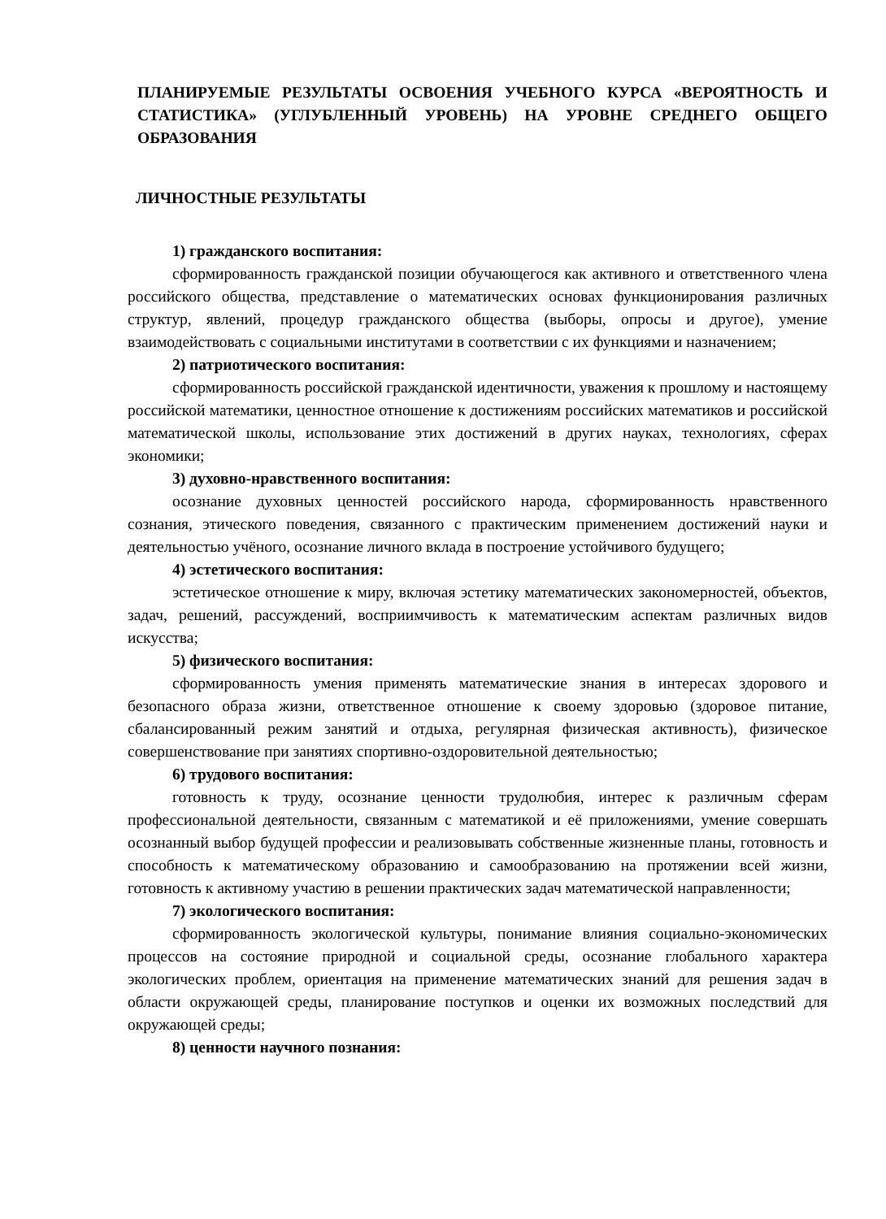ПЛАНИРУЕМЫЕ РЕЗУЛЬТАТЫ ОСВОЕНИЯ УЧЕБНОГО КУРСА «ВЕРОЯТНОСТЬ И СТАТИСТИКА» (УГЛУБЛЕННЫЙ УРОВЕНЬ) НА УРОВНЕ СРЕДНЕГО ОБЩЕГО ОБРАЗОВАНИЯ
ЛИЧНОСТНЫЕ РЕЗУЛЬТАТЫ
1) гражданского воспитания:
сформированность гражданской позиции обучающегося как активного и ответственного члена российского общества, представление о математических основах функционирования различных структур, явлений, процедур гражданского общества (выборы, опросы и другое), умение взаимодействовать с социальными институтами в соответствии с их функциями и назначением;
2) патриотического воспитания:
сформированность российской гражданской идентичности, уважения к прошлому и настоящему российской математики, ценностное отношение к достижениям российских математиков и российской математической школы, использование этих достижений в других науках, технологиях, сферах экономики;
3) духовно-нравственного воспитания:
осознание духовных ценностей российского народа, сформированность нравственного сознания, этического поведения, связанного с практическим применением достижений науки и деятельностью учёного, осознание личного вклада в построение устойчивого будущего;
4) эстетического воспитания:
эстетическое отношение к миру, включая эстетику математических закономерностей, объектов, задач, решений, рассуждений, восприимчивость к математическим аспектам различных видов искусства;
5) физического воспитания:
сформированность умения применять математические знания в интересах здорового и безопасного образа жизни, ответственное отношение к своему здоровью (здоровое питание, сбалансированный режим занятий и отдыха, регулярная физическая активность), физическое совершенствование при занятиях спортивно-оздоровительной деятельностью;
6) трудового воспитания:
готовность к труду, осознание ценности трудолюбия, интерес к различным сферам профессиональной деятельности, связанным с математикой и её приложениями, умение совершать осознанный выбор будущей профессии и реализовывать собственные жизненные планы, готовность и способность к математическому образованию и самообразованию на протяжении всей жизни, готовность к активному участию в решении практических задач математической направленности;
7) экологического воспитания:
сформированность экологической культуры, понимание влияния социально-экономических процессов на состояние природной и социальной среды, осознание глобального характера экологических проблем, ориентация на применение математических знаний для решения задач в области окружающей среды, планирование поступков и оценки их возможных последствий для окружающей среды;
8) ценности научного познания: